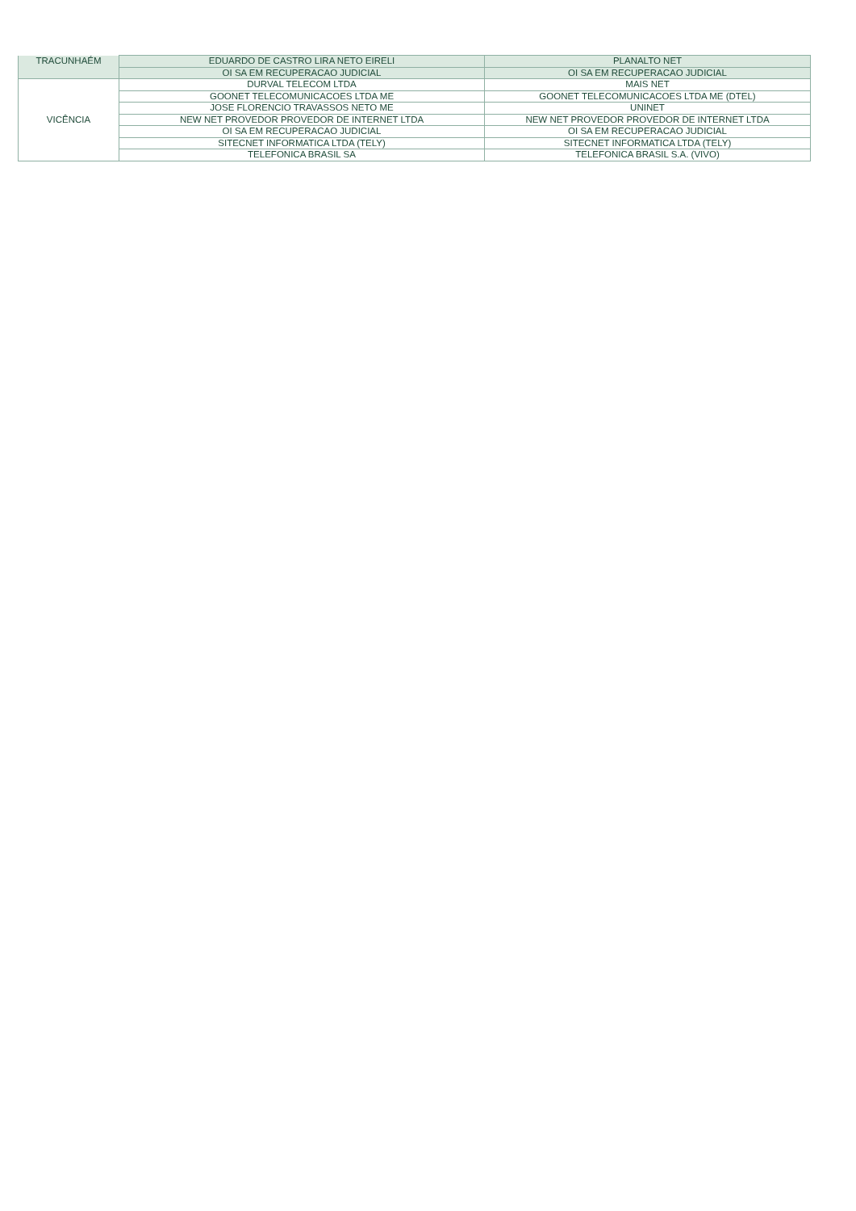| TRACUNHAÉM | EDUARDO DE CASTRO LIRA NETO EIRELI | PLANALTO NET |
| | OI SA EM RECUPERACAO JUDICIAL | OI SA EM RECUPERACAO JUDICIAL |
| VICÊNCIA | DURVAL TELECOM LTDA | MAIS NET |
| | GOONET TELECOMUNICACOES LTDA ME | GOONET TELECOMUNICACOES LTDA ME (DTEL) |
| | JOSE FLORENCIO TRAVASSOS NETO ME | UNINET |
| | NEW NET PROVEDOR PROVEDOR DE INTERNET LTDA | NEW NET PROVEDOR PROVEDOR DE INTERNET LTDA |
| | OI SA EM RECUPERACAO JUDICIAL | OI SA EM RECUPERACAO JUDICIAL |
| | SITECNET INFORMATICA LTDA (TELY) | SITECNET INFORMATICA LTDA (TELY) |
| | TELEFONICA BRASIL SA | TELEFONICA BRASIL S.A. (VIVO) |